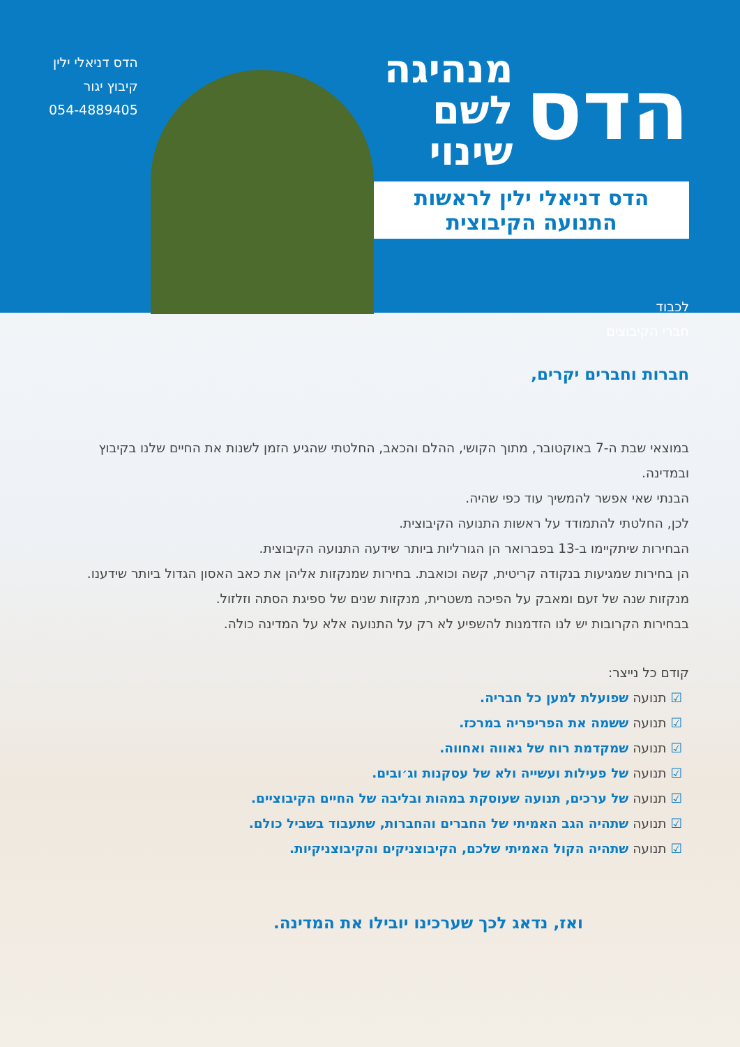הדס מנהיגה
לשם שינוי
הדס דניאלי ילין לראשות התנועה הקיבוצית
לכבוד
חברי הקיבוצים
הדס דניאלי ילין
קיבוץ יגור
054-4889405
חברות וחברים יקרים,
במוצאי שבת ה-7 באוקטובר, מתוך הקושי, ההלם והכאב, החלטתי שהגיע הזמן לשנות את החיים שלנו בקיבוץ ובמדינה.
הבנתי שאי אפשר להמשיך עוד כפי שהיה.
לכן, החלטתי להתמודד על ראשות התנועה הקיבוצית.
הבחירות שיתקיימו ב-13 בפברואר הן הגורליות ביותר שידעה התנועה הקיבוצית.
הן בחירות שמגיעות בנקודה קריטית, קשה וכואבת. בחירות שמנקזות אליהן את כאב האסון הגדול ביותר שידענו.
מנקזות שנה של זעם ומאבק על הפיכה משטרית, מנקזות שנים של ספיגת הסתה וזלזול.
בבחירות הקרובות יש לנו הזדמנות להשפיע לא רק על התנועה אלא על המדינה כולה.
קודם כל נייצר:
תנועה שפועלת למען כל חבריה.
תנועה ששמה את הפריפריה במרכז.
תנועה שמקדמת רוח של גאווה ואחווה.
תנועה של פעילות ועשייה ולא של עסקנות וג׳ובים.
תנועה של ערכים, תנועה שעוסקת במהות ובליבה של החיים הקיבוציים.
תנועה שתהיה הגב האמיתי של החברים והחברות, שתעבוד בשביל כולם.
תנועה שתהיה הקול האמיתי שלכם, הקיבוצניקים והקיבוצניקיות.
ואז, נדאג לכך שערכינו יובילו את המדינה.